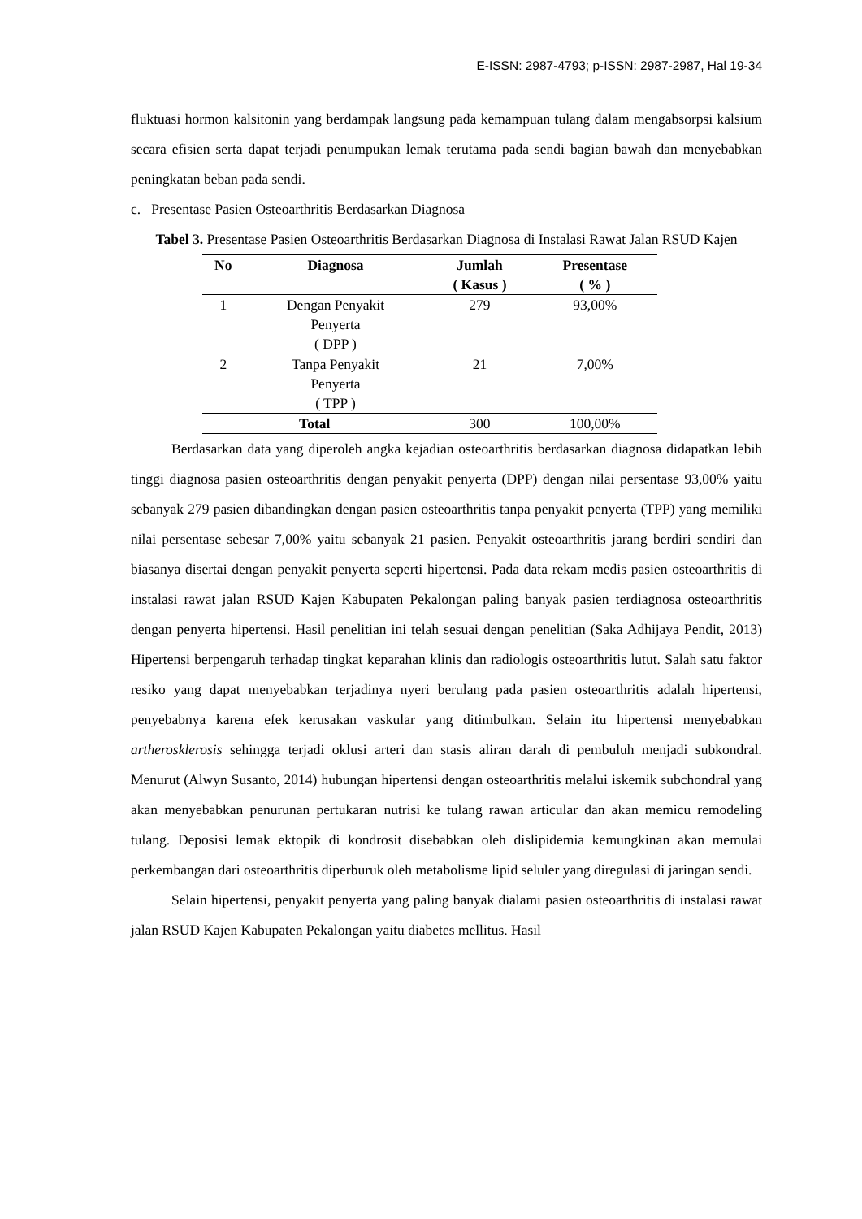E-ISSN: 2987-4793; p-ISSN: 2987-2987, Hal 19-34
fluktuasi hormon kalsitonin yang berdampak langsung pada kemampuan tulang dalam mengabsorpsi kalsium secara efisien serta dapat terjadi penumpukan lemak terutama pada sendi bagian bawah dan menyebabkan peningkatan beban pada sendi.
c. Presentase Pasien Osteoarthritis Berdasarkan Diagnosa
Tabel 3. Presentase Pasien Osteoarthritis Berdasarkan Diagnosa di Instalasi Rawat Jalan RSUD Kajen
| No | Diagnosa | Jumlah ( Kasus ) | Presentase ( % ) |
| --- | --- | --- | --- |
| 1 | Dengan Penyakit Penyerta ( DPP ) | 279 | 93,00% |
| 2 | Tanpa Penyakit Penyerta ( TPP ) | 21 | 7,00% |
| Total | | 300 | 100,00% |
Berdasarkan data yang diperoleh angka kejadian osteoarthritis berdasarkan diagnosa didapatkan lebih tinggi diagnosa pasien osteoarthritis dengan penyakit penyerta (DPP) dengan nilai persentase 93,00% yaitu sebanyak 279 pasien dibandingkan dengan pasien osteoarthritis tanpa penyakit penyerta (TPP) yang memiliki nilai persentase sebesar 7,00% yaitu sebanyak 21 pasien. Penyakit osteoarthritis jarang berdiri sendiri dan biasanya disertai dengan penyakit penyerta seperti hipertensi. Pada data rekam medis pasien osteoarthritis di instalasi rawat jalan RSUD Kajen Kabupaten Pekalongan paling banyak pasien terdiagnosa osteoarthritis dengan penyerta hipertensi. Hasil penelitian ini telah sesuai dengan penelitian (Saka Adhijaya Pendit, 2013) Hipertensi berpengaruh terhadap tingkat keparahan klinis dan radiologis osteoarthritis lutut. Salah satu faktor resiko yang dapat menyebabkan terjadinya nyeri berulang pada pasien osteoarthritis adalah hipertensi, penyebabnya karena efek kerusakan vaskular yang ditimbulkan. Selain itu hipertensi menyebabkan artherosklerosis sehingga terjadi oklusi arteri dan stasis aliran darah di pembuluh menjadi subkondral. Menurut (Alwyn Susanto, 2014) hubungan hipertensi dengan osteoarthritis melalui iskemik subchondral yang akan menyebabkan penurunan pertukaran nutrisi ke tulang rawan articular dan akan memicu remodeling tulang. Deposisi lemak ektopik di kondrosit disebabkan oleh dislipidemia kemungkinan akan memulai perkembangan dari osteoarthritis diperburuk oleh metabolisme lipid seluler yang diregulasi di jaringan sendi.
Selain hipertensi, penyakit penyerta yang paling banyak dialami pasien osteoarthritis di instalasi rawat jalan RSUD Kajen Kabupaten Pekalongan yaitu diabetes mellitus. Hasil